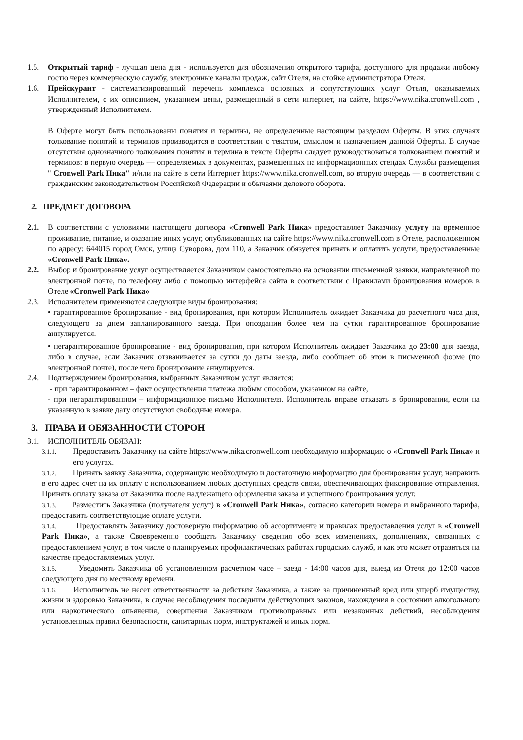1.5. Открытый тариф - лучшая цена дня - используется для обозначения открытого тарифа, доступного для продажи любому гостю через коммерческую службу, электронные каналы продаж, сайт Отеля, на стойке администратора Отеля.
1.6. Прейскурант - систематизированный перечень комплекса основных и сопутствующих услуг Отеля, оказываемых Исполнителем, с их описанием, указанием цены, размещенный в сети интернет, на сайте, https://www.nika.cronwell.com , утвержденный Исполнителем.
В Оферте могут быть использованы понятия и термины, не определенные настоящим разделом Оферты. В этих случаях толкование понятий и терминов производится в соответствии с текстом, смыслом и назначением данной Оферты. В случае отсутствия однозначного толкования понятия и термина в тексте Оферты следует руководствоваться толкованием понятий и терминов: в первую очередь — определяемых в документах, размешенных на информационных стендах Службы размещения " Cronwell Park Ника'' и/или на сайте в сети Интернет https://www.nika.cronwell.com, во вторую очередь — в соответствии с гражданским законодательством Российской Федерации и обычаями делового оборота.
2. ПРЕДМЕТ ДОГОВОРА
2.1. В соответствии с условиями настоящего договора «Cronwell Park Ника» предоставляет Заказчику услугу на временное проживание, питание, и оказание иных услуг, опубликованных на сайте https://www.nika.cronwell.com в Отеле, расположенном по адресу: 644015 город Омск, улица Суворова, дом 110, а Заказчик обязуется принять и оплатить услуги, предоставленные «Cronwell Park Ника».
2.2. Выбор и бронирование услуг осуществляется Заказчиком самостоятельно на основании письменной заявки, направленной по электронной почте, по телефону либо с помощью интерфейса сайта в соответствии с Правилами бронирования номеров в Отеле «Cronwell Park Ника»
2.3. Исполнителем применяются следующие виды бронирования:
• гарантированное бронирование - вид бронирования, при котором Исполнитель ожидает Заказчика до расчетного часа дня, следующего за днем запланированного заезда. При опоздании более чем на сутки гарантированное бронирование аннулируется.
• негарантированное бронирование - вид бронирования, при котором Исполнитель ожидает Заказчика до 23:00 дня заезда, либо в случае, если Заказчик отзванивается за сутки до даты заезда, либо сообщает об этом в письменной форме (по электронной почте), после чего бронирование аннулируется.
2.4. Подтверждением бронирования, выбранных Заказчиком услуг является:
- при гарантированном – факт осуществления платежа любым способом, указанном на сайте,
- при негарантированном – информационное письмо Исполнителя. Исполнитель вправе отказать в бронировании, если на указанную в заявке дату отсутствуют свободные номера.
3. ПРАВА И ОБЯЗАННОСТИ СТОРОН
3.1. ИСПОЛНИТЕЛЬ ОБЯЗАН:
3.1.1.
Предоставить Заказчику на сайте https://www.nika.cronwell.com необходимую информацию о «Cronwell Park Ника» и его услугах.
3.1.2. Принять заявку Заказчика, содержащую необходимую и достаточную информацию для бронирования услуг, направить в его адрес счет на их оплату с использованием любых доступных средств связи, обеспечивающих фиксирование отправления. Принять оплату заказа от Заказчика после надлежащего оформления заказа и успешного бронирования услуг.
3.1.3. Разместить Заказчика (получателя услуг) в «Cronwell Park Ника», согласно категории номера и выбранного тарифа, предоставить соответствующие оплате услуги.
3.1.4. Предоставлять Заказчику достоверную информацию об ассортименте и правилах предоставления услуг в «Cronwell Park Ника», а также Своевременно сообщать Заказчику сведения обо всех изменениях, дополнениях, связанных с предоставлением услуг, в том числе о планируемых профилактических работах городских служб, и как это может отразиться на качестве предоставляемых услуг.
3.1.5. Уведомить Заказчика об установленном расчетном часе – заезд - 14:00 часов дня, выезд из Отеля до 12:00 часов следующего дня по местному времени.
3.1.6. Исполнитель не несет ответственности за действия Заказчика, а также за причиненный вред или ущерб имуществу, жизни и здоровью Заказчика, в случае несоблюдения последним действующих законов, нахождения в состоянии алкогольного или наркотического опьянения, совершения Заказчиком противоправных или незаконных действий, несоблюдения установленных правил безопасности, санитарных норм, инструктажей и иных норм.